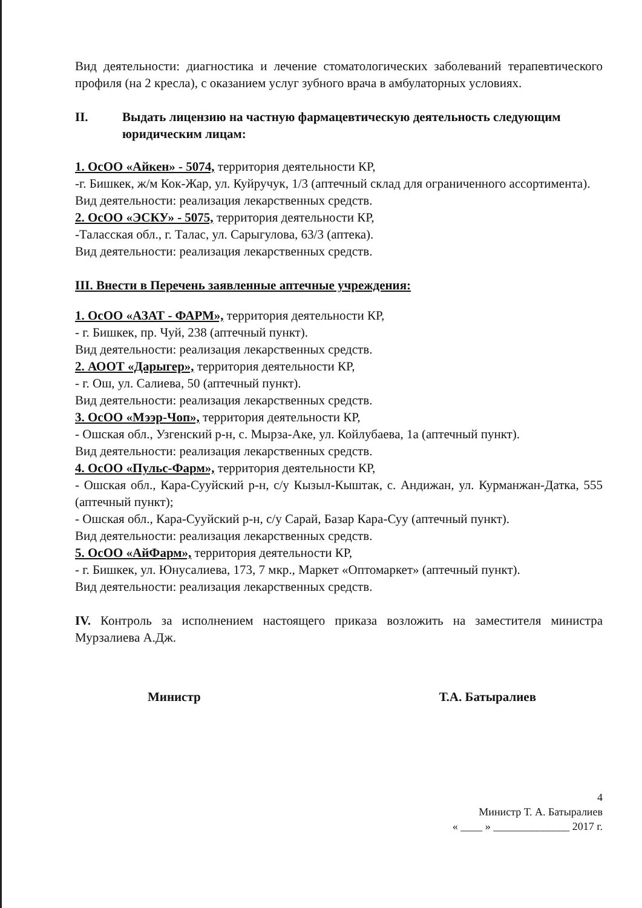Вид деятельности: диагностика и лечение стоматологических заболеваний терапевтического профиля (на 2 кресла), с оказанием услуг зубного врача в амбулаторных условиях.
II. Выдать лицензию на частную фармацевтическую деятельность следующим юридическим лицам:
1. ОсОО «Айкен» - 5074, территория деятельности КР,
-г. Бишкек, ж/м Кок-Жар, ул. Куйручук, 1/3 (аптечный склад для ограниченного ассортимента).
Вид деятельности: реализация лекарственных средств.
2. ОсОО «ЭСКУ» - 5075, территория деятельности КР,
-Таласская обл., г. Талас, ул. Сарыгулова, 63/3 (аптека).
Вид деятельности: реализация лекарственных средств.
III. Внести в Перечень заявленные аптечные учреждения:
1. ОсОО «АЗАТ - ФАРМ», территория деятельности КР,
- г. Бишкек, пр. Чуй, 238 (аптечный пункт).
Вид деятельности: реализация лекарственных средств.
2. АООТ «Дарыгер», территория деятельности КР,
- г. Ош, ул. Салиева, 50 (аптечный пункт).
Вид деятельности: реализация лекарственных средств.
3. ОсОО «Мээр-Чоп», территория деятельности КР,
- Ошская обл., Узгенский р-н, с. Мырза-Аке, ул. Койлубаева, 1а (аптечный пункт).
Вид деятельности: реализация лекарственных средств.
4. ОсОО «Пульс-Фарм», территория деятельности КР,
- Ошская обл., Кара-Сууйский р-н, с/у Кызыл-Кыштак, с. Андижан, ул. Курманжан-Датка, 555 (аптечный пункт);
- Ошская обл., Кара-Сууйский р-н, с/у Сарай, Базар Кара-Суу (аптечный пункт).
Вид деятельности: реализация лекарственных средств.
5. ОсОО «АйФарм», территория деятельности КР,
- г. Бишкек, ул. Юнусалиева, 173, 7 мкр., Маркет «Оптомаркет» (аптечный пункт).
Вид деятельности: реализация лекарственных средств.
IV. Контроль за исполнением настоящего приказа возложить на заместителя министра Мурзалиева А.Дж.
Министр Т.А. Батыралиев
4
Министр Т. А. Батыралиев
« ____ » ______________ 2017 г.